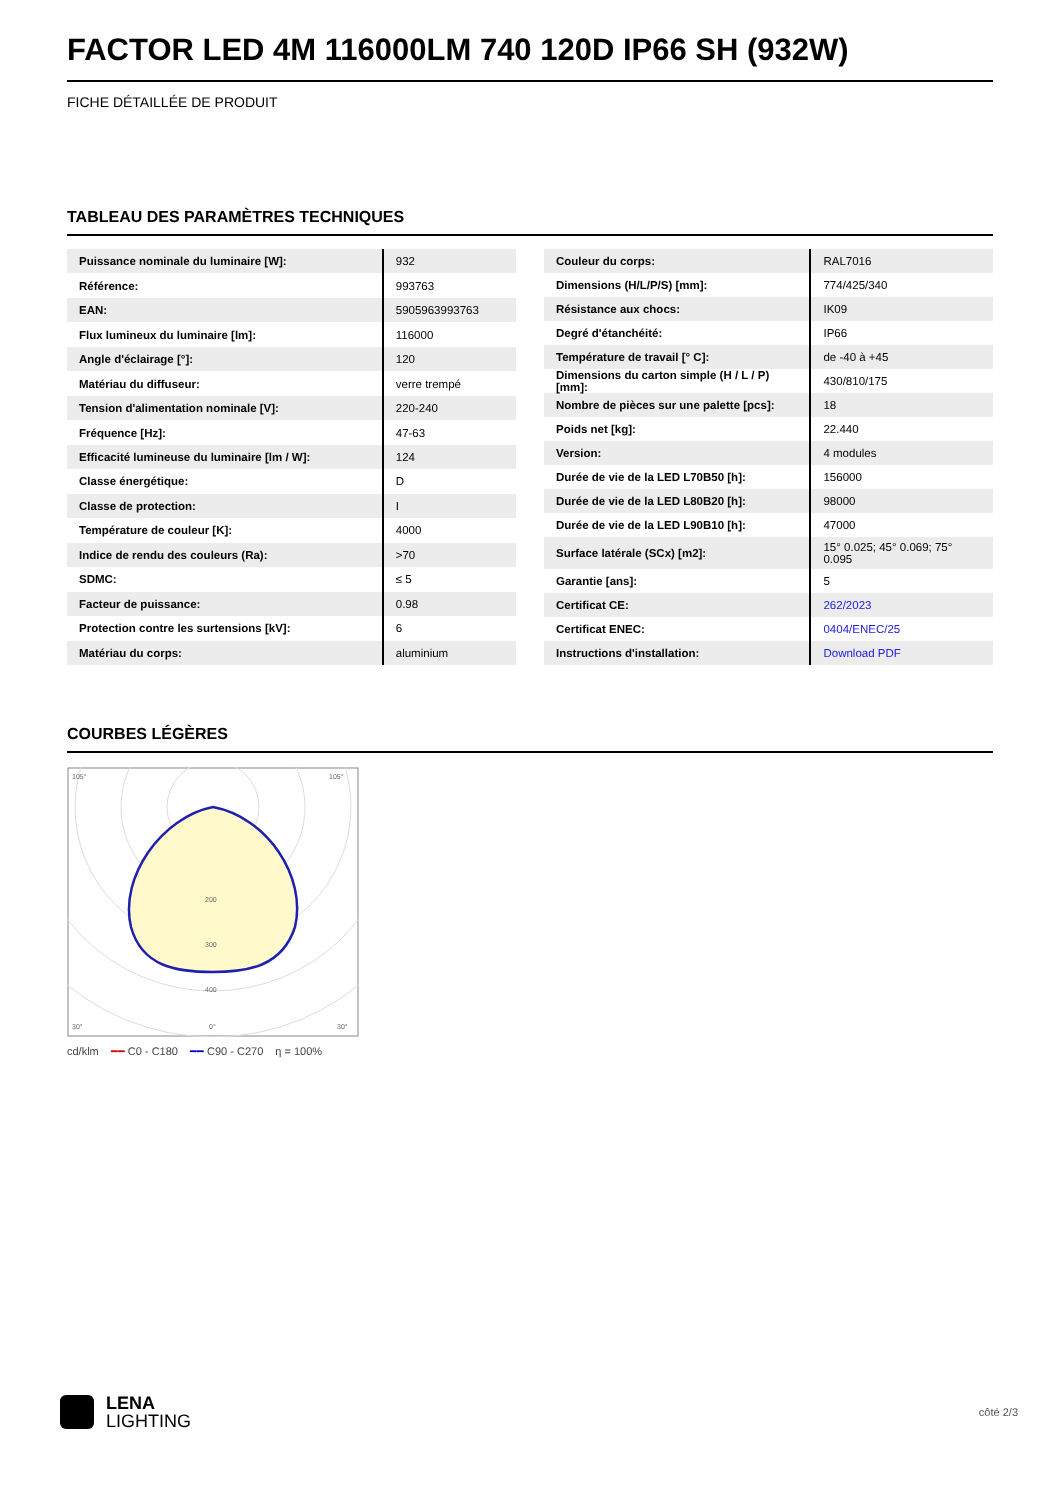FACTOR LED 4M 116000LM 740 120D IP66 SH (932W)
FICHE DÉTAILLÉE DE PRODUIT
TABLEAU DES PARAMÈTRES TECHNIQUES
| Puissance nominale du luminaire [W]: | 932 |
| Référence: | 993763 |
| EAN: | 5905963993763 |
| Flux lumineux du luminaire [lm]: | 116000 |
| Angle d'éclairage [°]: | 120 |
| Matériau du diffuseur: | verre trempé |
| Tension d'alimentation nominale [V]: | 220-240 |
| Fréquence [Hz]: | 47-63 |
| Efficacité lumineuse du luminaire [lm / W]: | 124 |
| Classe énergétique: | D |
| Classe de protection: | I |
| Température de couleur [K]: | 4000 |
| Indice de rendu des couleurs (Ra): | >70 |
| SDMC: | ≤ 5 |
| Facteur de puissance: | 0.98 |
| Protection contre les surtensions [kV]: | 6 |
| Matériau du corps: | aluminium |
| Couleur du corps: | RAL7016 |
| Dimensions (H/L/P/S) [mm]: | 774/425/340 |
| Résistance aux chocs: | IK09 |
| Degré d'étanchéité: | IP66 |
| Température de travail [° C]: | de -40 à +45 |
| Dimensions du carton simple (H / L / P) [mm]: | 430/810/175 |
| Nombre de pièces sur une palette [pcs]: | 18 |
| Poids net [kg]: | 22.440 |
| Version: | 4 modules |
| Durée de vie de la LED L70B50 [h]: | 156000 |
| Durée de vie de la LED L80B20 [h]: | 98000 |
| Durée de vie de la LED L90B10 [h]: | 47000 |
| Surface latérale (SCx) [m2]: | 15° 0.025; 45° 0.069; 75° 0.095 |
| Garantie [ans]: | 5 |
| Certificat CE: | 262/2023 |
| Certificat ENEC: | 0404/ENEC/25 |
| Instructions d'installation: | Download PDF |
COURBES LÉGÈRES
200
300
400
105°
105°
30°
0°
30°
cd/klm ━━ C0 - C180 ━━ C90 - C270 η = 100%
LENA
LIGHTING
côté 2/3